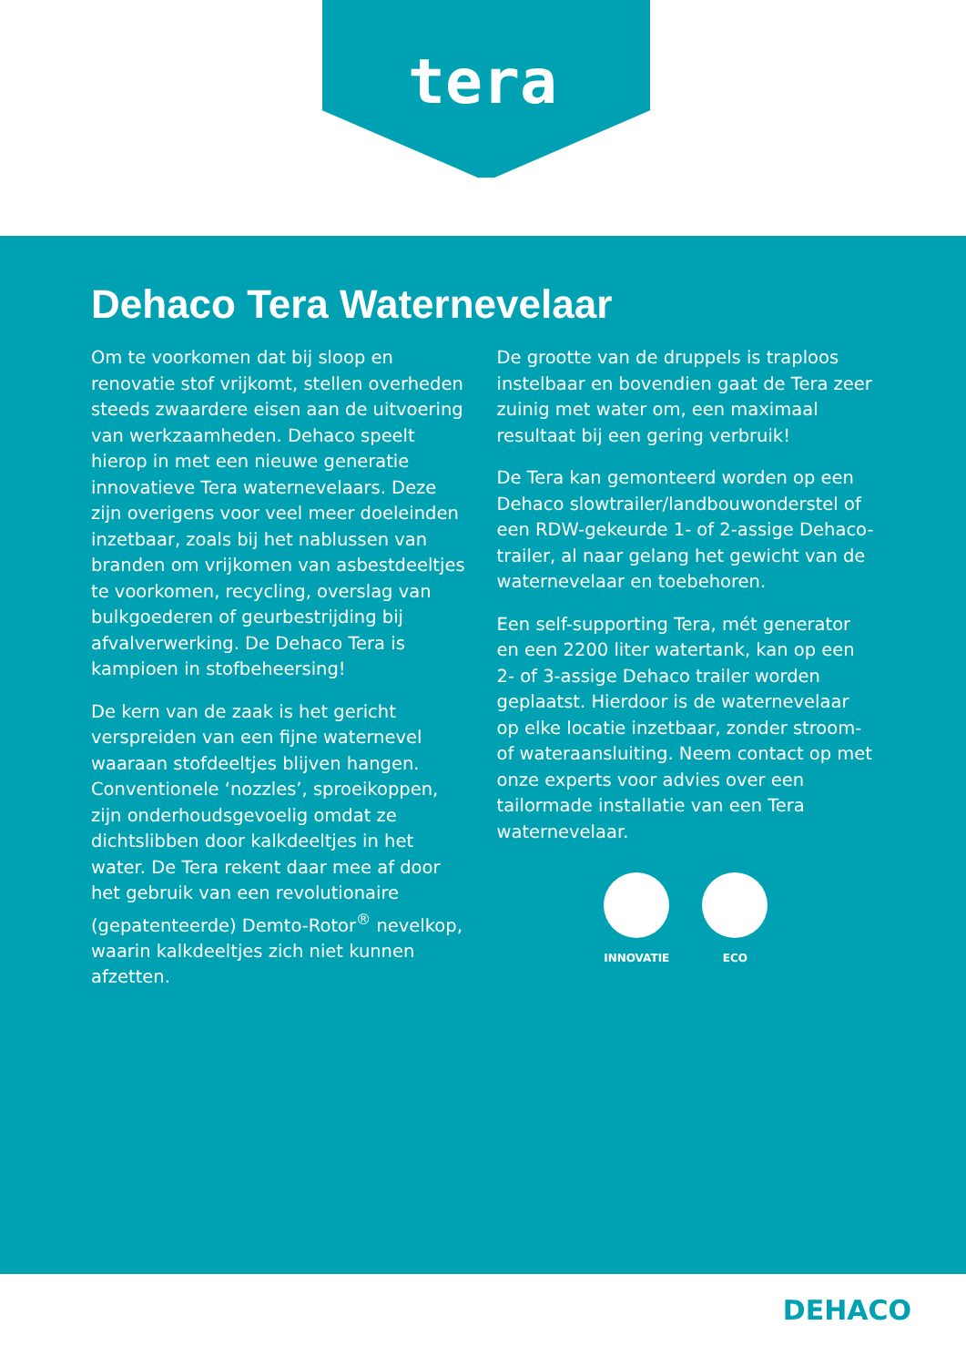tera
Dehaco Tera Waternevelaar
Om te voorkomen dat bij sloop en renovatie stof vrijkomt, stellen overheden steeds zwaardere eisen aan de uitvoering van werkzaamheden. Dehaco speelt hierop in met een nieuwe generatie innovatieve Tera waternevelaars. Deze zijn overigens voor veel meer doeleinden inzetbaar, zoals bij het nablussen van branden om vrijkomen van asbestdeeltjes te voorkomen, recycling, overslag van bulkgoederen of geurbestrijding bij afvalverwerking. De Dehaco Tera is kampioen in stofbeheersing!
De kern van de zaak is het gericht verspreiden van een fijne waternevel waaraan stofdeeltjes blijven hangen. Conventionele ‘nozzles’, sproeikoppen, zijn onderhoudsgevoelig omdat ze dichtslibben door kalkdeeltjes in het water. De Tera rekent daar mee af door het gebruik van een revolutionaire (gepatenteerde) Demto-Rotor<sup>®</sup> nevelkop, waarin kalkdeeltjes zich niet kunnen afzetten.
De grootte van de druppels is traploos instelbaar en bovendien gaat de Tera zeer zuinig met water om, een maximaal resultaat bij een gering verbruik!
De Tera kan gemonteerd worden op een Dehaco slowtrailer/landbouwonderstel of een RDW-gekeurde 1- of 2-assige Dehaco-trailer, al naar gelang het gewicht van de waternevelaar en toebehoren.
Een self-supporting Tera, mét generator en een 2200 liter watertank, kan op een 2- of 3-assige Dehaco trailer worden geplaatst. Hierdoor is de waternevelaar op elke locatie inzetbaar, zonder stroom- of wateraansluiting. Neem contact op met onze experts voor advies over een tailormade installatie van een Tera waternevelaar.
INNOVATIE ECO
DEHACO